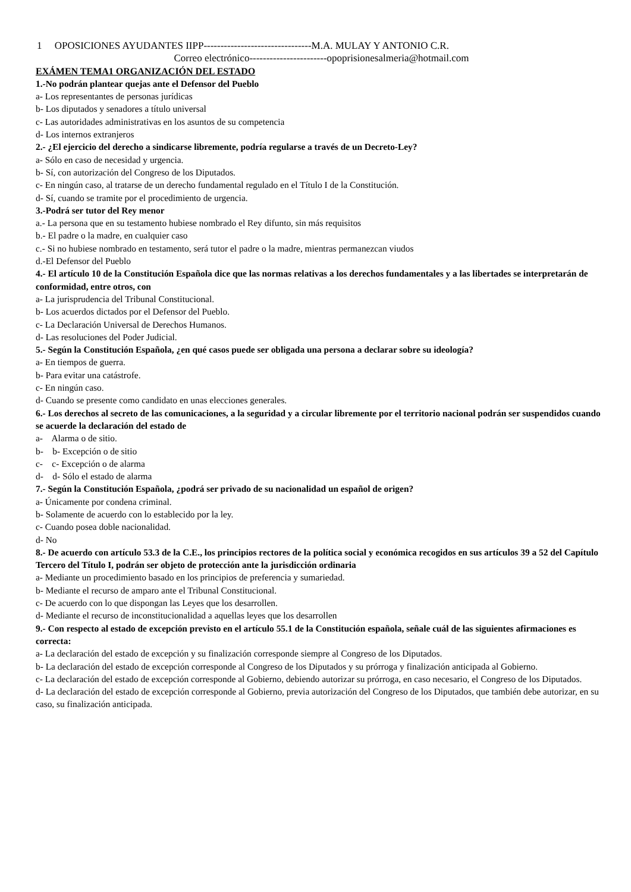1 OPOSICIONES AYUDANTES IIPP--------------------------------M.A. MULAY Y ANTONIO C.R.
Correo electrónico-----------------------opoprisionesalmeria@hotmail.com
EXÁMEN TEMA1 ORGANIZACIÓN DEL ESTADO
1.-No podrán plantear quejas ante el Defensor del Pueblo
a- Los representantes de personas jurídicas
b- Los diputados y senadores a título universal
c- Las autoridades administrativas en los asuntos de su competencia
d- Los internos extranjeros
2.- ¿El ejercicio del derecho a sindicarse libremente, podría regularse a través de un Decreto-Ley?
a- Sólo en caso de necesidad y urgencia.
b- Sí, con autorización del Congreso de los Diputados.
c- En ningún caso, al tratarse de un derecho fundamental regulado en el Título I de la Constitución.
d- Sí, cuando se tramite por el procedimiento de urgencia.
3.-Podrá ser tutor del Rey menor
a.- La persona que en su testamento hubiese nombrado el Rey difunto, sin más requisitos
b.- El padre o la madre, en cualquier caso
c.- Si no hubiese nombrado en testamento, será tutor el padre o la madre, mientras permanezcan viudos
d.-El Defensor del Pueblo
4.- El artículo 10 de la Constitución Española dice que las normas relativas a los derechos fundamentales y a las libertades se interpretarán de conformidad, entre otros, con
a- La jurisprudencia del Tribunal Constitucional.
b- Los acuerdos dictados por el Defensor del Pueblo.
c- La Declaración Universal de Derechos Humanos.
d- Las resoluciones del Poder Judicial.
5.- Según la Constitución Española, ¿en qué casos puede ser obligada una persona a declarar sobre su ideología?
a- En tiempos de guerra.
b- Para evitar una catástrofe.
c- En ningún caso.
d- Cuando se presente como candidato en unas elecciones generales.
6.- Los derechos al secreto de las comunicaciones, a la seguridad y a circular libremente por el territorio nacional podrán ser suspendidos cuando se acuerde la declaración del estado de
a- Alarma o de sitio.
b- b- Excepción o de sitio
c- c- Excepción o de alarma
d- d- Sólo el estado de alarma
7.- Según la Constitución Española, ¿podrá ser privado de su nacionalidad un español de origen?
a- Únicamente por condena criminal.
b- Solamente de acuerdo con lo establecido por la ley.
c- Cuando posea doble nacionalidad.
d- No
8.- De acuerdo con artículo 53.3 de la C.E., los principios rectores de la política social y económica recogidos en sus artículos 39 a 52 del Capítulo Tercero del Título I, podrán ser objeto de protección ante la jurisdicción ordinaria
a- Mediante un procedimiento basado en los principios de preferencia y sumariedad.
b- Mediante el recurso de amparo ante el Tribunal Constitucional.
c- De acuerdo con lo que dispongan las Leyes que los desarrollen.
d- Mediante el recurso de inconstitucionalidad a aquellas leyes que los desarrollen
9.- Con respecto al estado de excepción previsto en el artículo 55.1 de la Constitución española, señale cuál de las siguientes afirmaciones es correcta:
a- La declaración del estado de excepción y su finalización corresponde siempre al Congreso de los Diputados.
b- La declaración del estado de excepción corresponde al Congreso de los Diputados y su prórroga y finalización anticipada al Gobierno.
c- La declaración del estado de excepción corresponde al Gobierno, debiendo autorizar su prórroga, en caso necesario, el Congreso de los Diputados.
d- La declaración del estado de excepción corresponde al Gobierno, previa autorización del Congreso de los Diputados, que también debe autorizar, en su caso, su finalización anticipada.